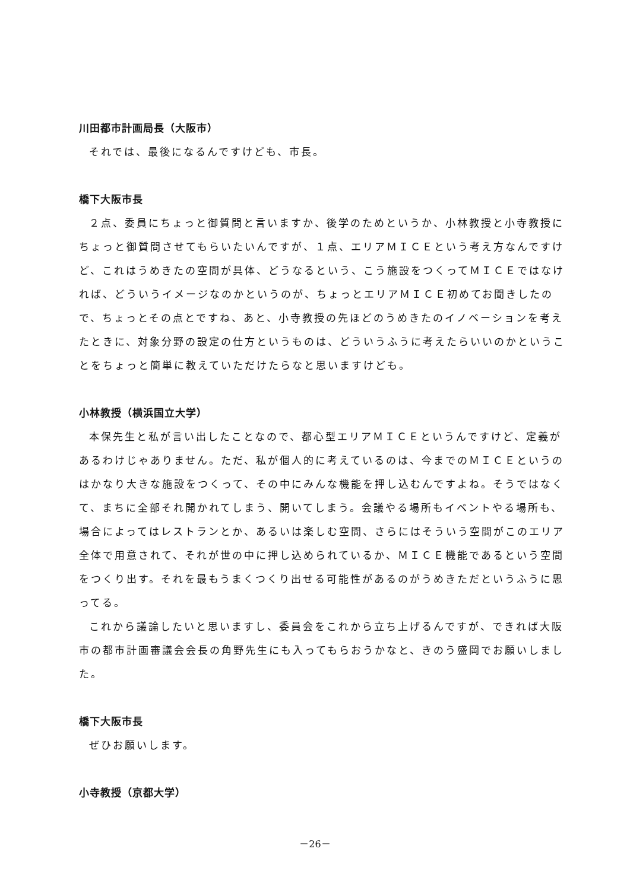川田都市計画局長（大阪市）
それでは、最後になるんですけども、市長。
橋下大阪市長
２点、委員にちょっと御質問と言いますか、後学のためというか、小林教授と小寺教授にちょっと御質問させてもらいたいんですが、１点、エリアＭＩＣＥという考え方なんですけど、これはうめきたの空間が具体、どうなるという、こう施設をつくってＭＩＣＥではなければ、どういうイメージなのかというのが、ちょっとエリアＭＩＣＥ初めてお聞きしたので、ちょっとその点とですね、あと、小寺教授の先ほどのうめきたのイノベーションを考えたときに、対象分野の設定の仕方というものは、どういうふうに考えたらいいのかということをちょっと簡単に教えていただけたらなと思いますけども。
小林教授（横浜国立大学）
本保先生と私が言い出したことなので、都心型エリアＭＩＣＥというんですけど、定義があるわけじゃありません。ただ、私が個人的に考えているのは、今までのＭＩＣＥというのはかなり大きな施設をつくって、その中にみんな機能を押し込むんですよね。そうではなくて、まちに全部それ開かれてしまう、開いてしまう。会議やる場所もイベントやる場所も、場合によってはレストランとか、あるいは楽しむ空間、さらにはそういう空間がこのエリア全体で用意されて、それが世の中に押し込められているか、ＭＩＣＥ機能であるという空間をつくり出す。それを最もうまくつくり出せる可能性があるのがうめきただというふうに思ってる。
これから議論したいと思いますし、委員会をこれから立ち上げるんですが、できれば大阪市の都市計画審議会会長の角野先生にも入ってもらおうかなと、きのう盛岡でお願いしました。
橋下大阪市長
ぜひお願いします。
小寺教授（京都大学）
－26－